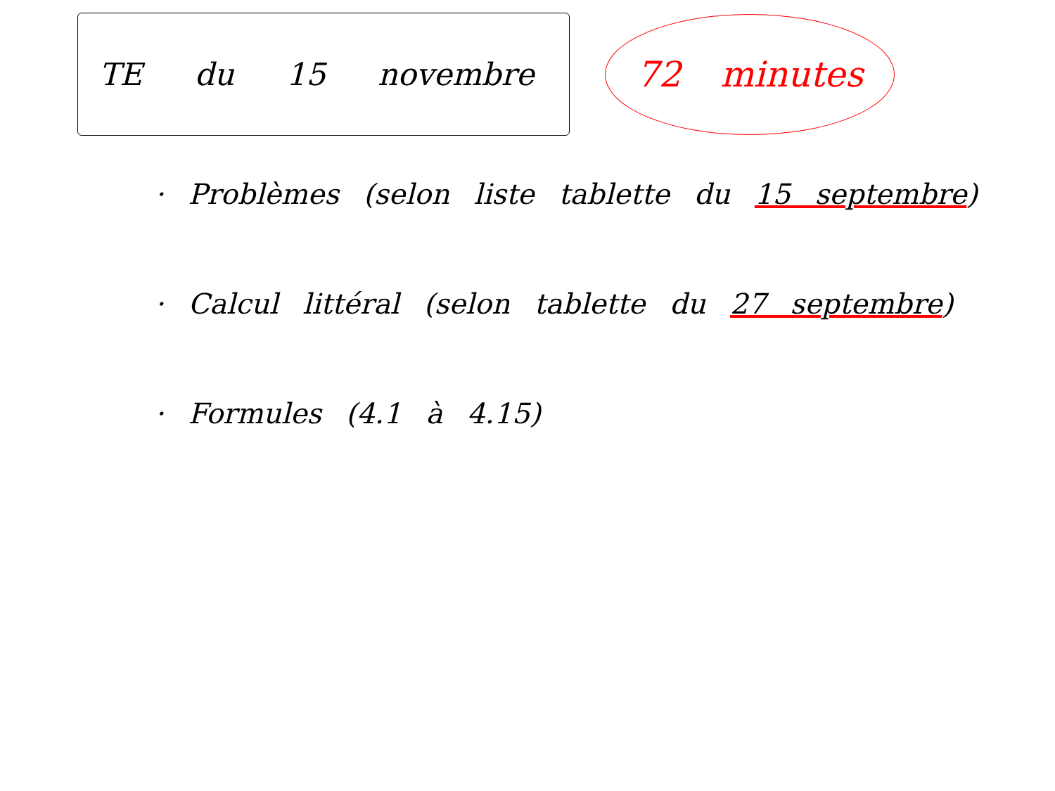TE du 15 novembre
72 minutes
· Problèmes (selon liste tablette du 15 septembre)
· Calcul littéral (selon tablette du 27 septembre)
· Formules (4.1 à 4.15)